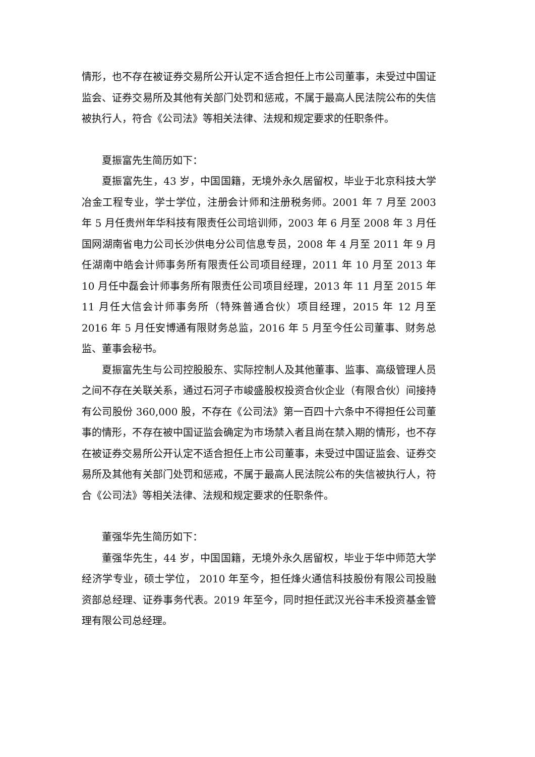情形，也不存在被证券交易所公开认定不适合担任上市公司董事，未受过中国证监会、证券交易所及其他有关部门处罚和惩戒，不属于最高人民法院公布的失信被执行人，符合《公司法》等相关法律、法规和规定要求的任职条件。
夏振富先生简历如下：
夏振富先生，43 岁，中国国籍，无境外永久居留权，毕业于北京科技大学冶金工程专业，学士学位，注册会计师和注册税务师。2001 年 7 月至 2003 年 5 月任贵州年华科技有限责任公司培训师，2003 年 6 月至 2008 年 3 月任国网湖南省电力公司长沙供电分公司信息专员，2008 年 4 月至 2011 年 9 月任湖南中皓会计师事务所有限责任公司项目经理，2011 年 10 月至 2013 年 10 月任中磊会计师事务所有限责任公司项目经理，2013 年 11 月至 2015 年 11 月任大信会计师事务所（特殊普通合伙）项目经理，2015 年 12 月至 2016 年 5 月任安博通有限财务总监，2016 年 5 月至今任公司董事、财务总监、董事会秘书。
夏振富先生与公司控股股东、实际控制人及其他董事、监事、高级管理人员之间不存在关联关系，通过石河子市峻盛股权投资合伙企业（有限合伙）间接持有公司股份 360,000 股，不存在《公司法》第一百四十六条中不得担任公司董事的情形，不存在被中国证监会确定为市场禁入者且尚在禁入期的情形，也不存在被证券交易所公开认定不适合担任上市公司董事，未受过中国证监会、证券交易所及其他有关部门处罚和惩戒，不属于最高人民法院公布的失信被执行人，符合《公司法》等相关法律、法规和规定要求的任职条件。
董强华先生简历如下：
董强华先生，44 岁，中国国籍，无境外永久居留权，毕业于华中师范大学经济学专业，硕士学位， 2010 年至今，担任烽火通信科技股份有限公司投融资部总经理、证券事务代表。2019 年至今，同时担任武汉光谷丰禾投资基金管理有限公司总经理。